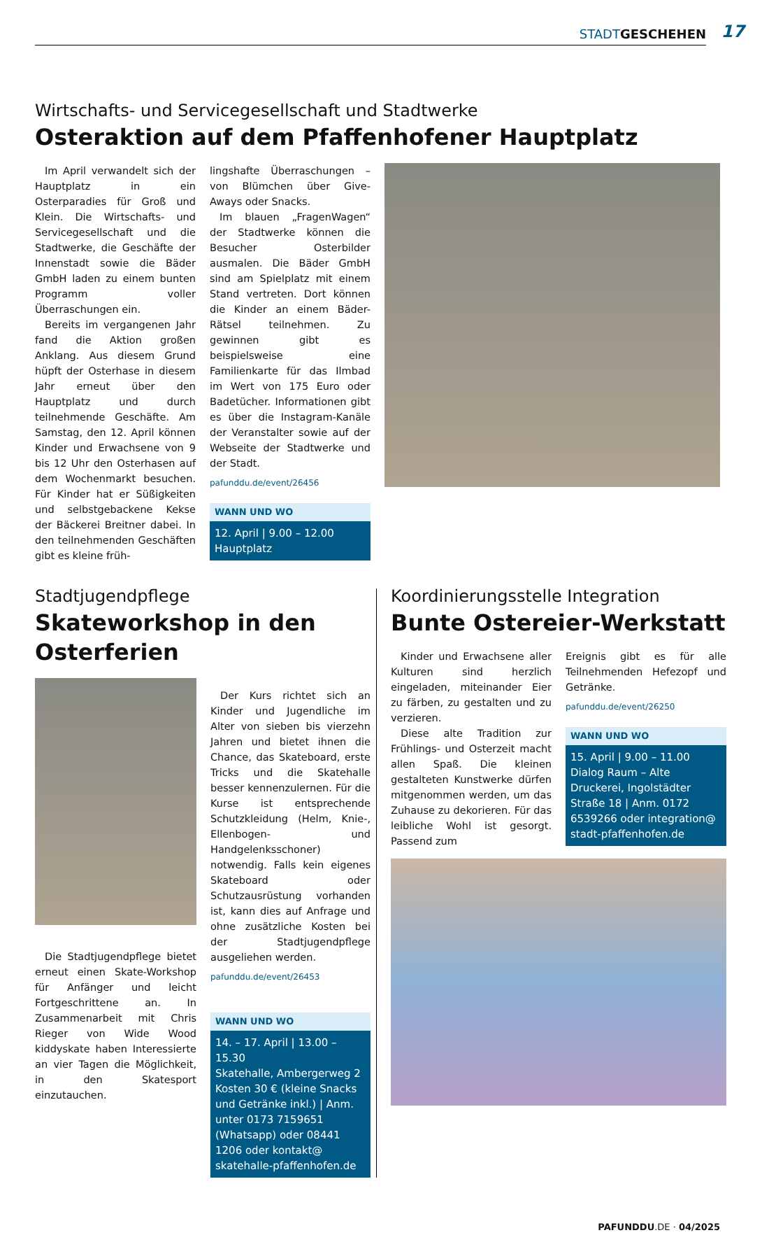STADT GESCHEHEN 17
Wirtschafts- und Servicegesellschaft und Stadtwerke
Osteraktion auf dem Pfaffenhofener Hauptplatz
Im April verwandelt sich der Hauptplatz in ein Osterparadies für Groß und Klein. Die Wirtschafts- und Servicegesellschaft und die Stadtwerke, die Geschäfte der Innenstadt sowie die Bäder GmbH laden zu einem bunten Programm voller Überraschungen ein.
Bereits im vergangenen Jahr fand die Aktion großen Anklang. Aus diesem Grund hüpft der Osterhase in diesem Jahr erneut über den Hauptplatz und durch teilnehmende Geschäfte. Am Samstag, den 12. April können Kinder und Erwachsene von 9 bis 12 Uhr den Osterhasen auf dem Wochenmarkt besuchen. Für Kinder hat er Süßigkeiten und selbstgebackene Kekse der Bäckerei Breitner dabei. In den teilnehmenden Geschäften gibt es kleine früh-
lingshafte Überraschungen – von Blümchen über Give-Aways oder Snacks.
Im blauen „FragenWagen“ der Stadtwerke können die Besucher Osterbilder ausmalen. Die Bäder GmbH sind am Spielplatz mit einem Stand vertreten. Dort können die Kinder an einem Bäder-Rätsel teilnehmen. Zu gewinnen gibt es beispielsweise eine Familienkarte für das Ilmbad im Wert von 175 Euro oder Badetücher. Informationen gibt es über die Instagram-Kanäle der Veranstalter sowie auf der Webseite der Stadtwerke und der Stadt.
pafunddu.de/event/26456
WANN UND WO
12. April | 9.00 – 12.00
Hauptplatz
Stadtjugendpflege
Skateworkshop in den Osterferien
Die Stadtjugendpflege bietet erneut einen Skate-Workshop für Anfänger und leicht Fortgeschrittene an. In Zusammenarbeit mit Chris Rieger von Wide Wood kiddyskate haben Interessierte an vier Tagen die Möglichkeit, in den Skatesport einzutauchen.
Der Kurs richtet sich an Kinder und Jugendliche im Alter von sieben bis vierzehn Jahren und bietet ihnen die Chance, das Skateboard, erste Tricks und die Skatehalle besser kennenzulernen. Für die Kurse ist entsprechende Schutzkleidung (Helm, Knie-, Ellenbogen- und Handgelenksschoner) notwendig. Falls kein eigenes Skateboard oder Schutzausrüstung vorhanden ist, kann dies auf Anfrage und ohne zusätzliche Kosten bei der Stadtjugendpflege ausgeliehen werden.
pafunddu.de/event/26453
WANN UND WO
14. – 17. April | 13.00 – 15.30
Skatehalle, Ambergerweg 2
Kosten 30 € (kleine Snacks und Getränke inkl.) | Anm. unter 0173 7159651 (Whatsapp) oder 08441 1206 oder kontakt@ skatehalle-pfaffenhofen.de
Koordinierungsstelle Integration
Bunte Ostereier-Werkstatt
Kinder und Erwachsene aller Kulturen sind herzlich eingeladen, miteinander Eier zu färben, zu gestalten und zu verzieren.
Diese alte Tradition zur Frühlings- und Osterzeit macht allen Spaß. Die kleinen gestalteten Kunstwerke dürfen mitgenommen werden, um das Zuhause zu dekorieren. Für das leibliche Wohl ist gesorgt. Passend zum
Ereignis gibt es für alle Teilnehmenden Hefezopf und Getränke.
pafunddu.de/event/26250
WANN UND WO
15. April | 9.00 – 11.00
Dialog Raum – Alte Druckerei, Ingolstädter Straße 18 | Anm. 0172 6539266 oder integration@ stadt-pfaffenhofen.de
PAFUNDDU.DE · 04/2025